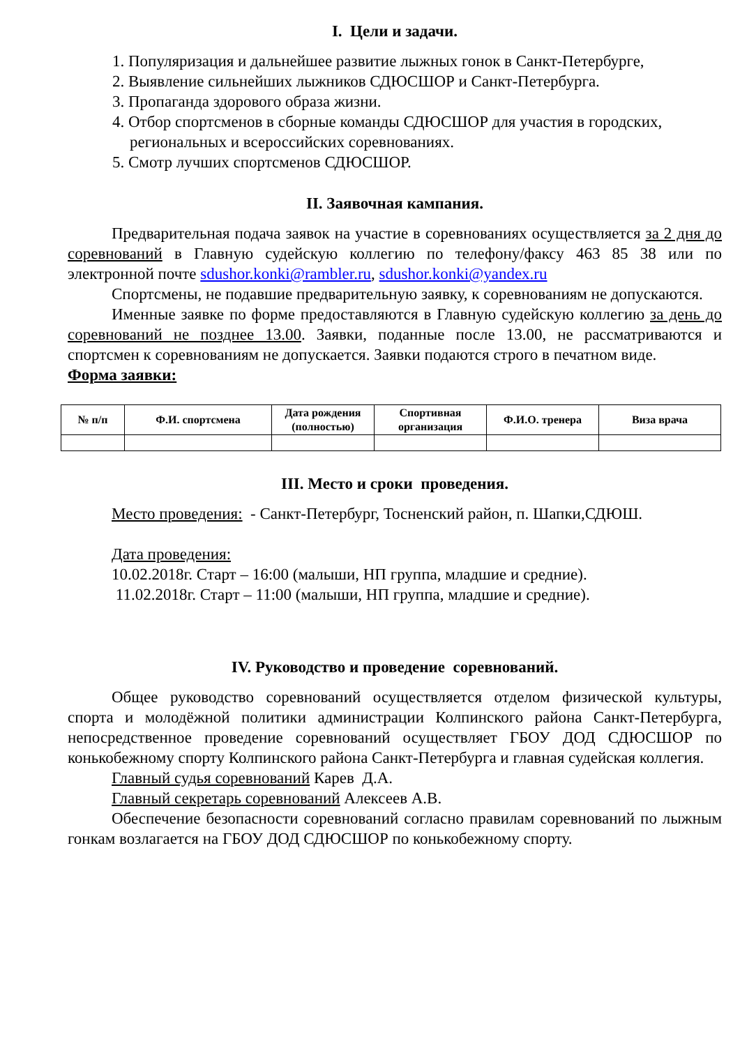I. Цели и задачи.
1. Популяризация и дальнейшее развитие лыжных гонок в Санкт-Петербурге,
2. Выявление сильнейших лыжников СДЮСШОР и Санкт-Петербурга.
3. Пропаганда здорового образа жизни.
4. Отбор спортсменов в сборные команды СДЮСШОР для участия в городских, региональных и всероссийских соревнованиях.
5. Смотр лучших спортсменов СДЮСШОР.
II. Заявочная кампания.
Предварительная подача заявок на участие в соревнованиях осуществляется за 2 дня до соревнований в Главную судейскую коллегию по телефону/факсу 463 85 38 или по электронной почте sdushor.konki@rambler.ru, sdushor.konki@yandex.ru
Спортсмены, не подавшие предварительную заявку, к соревнованиям не допускаются.
Именные заявке по форме предоставляются в Главную судейскую коллегию за день до соревнований не позднее 13.00. Заявки, поданные после 13.00, не рассматриваются и спортсмен к соревнованиям не допускается. Заявки подаются строго в печатном виде.
Форма заявки:
| № п/п | Ф.И. спортсмена | Дата рождения (полностью) | Спортивная организация | Ф.И.О. тренера | Виза врача |
| --- | --- | --- | --- | --- | --- |
III. Место и сроки проведения.
Место проведения: - Санкт-Петербург, Тосненский район, п. Шапки,СДЮШ.
Дата проведения:
10.02.2018г. Старт – 16:00 (малыши, НП группа, младшие и средние).
11.02.2018г. Старт – 11:00 (малыши, НП группа, младшие и средние).
IV. Руководство и проведение соревнований.
Общее руководство соревнований осуществляется отделом физической культуры, спорта и молодёжной политики администрации Колпинского района Санкт-Петербурга, непосредственное проведение соревнований осуществляет ГБОУ ДОД СДЮСШОР по конькобежному спорту Колпинского района Санкт-Петербурга и главная судейская коллегия.
Главный судья соревнований Карев Д.А.
Главный секретарь соревнований Алексеев А.В.
Обеспечение безопасности соревнований согласно правилам соревнований по лыжным гонкам возлагается на ГБОУ ДОД СДЮСШОР по конькобежному спорту.